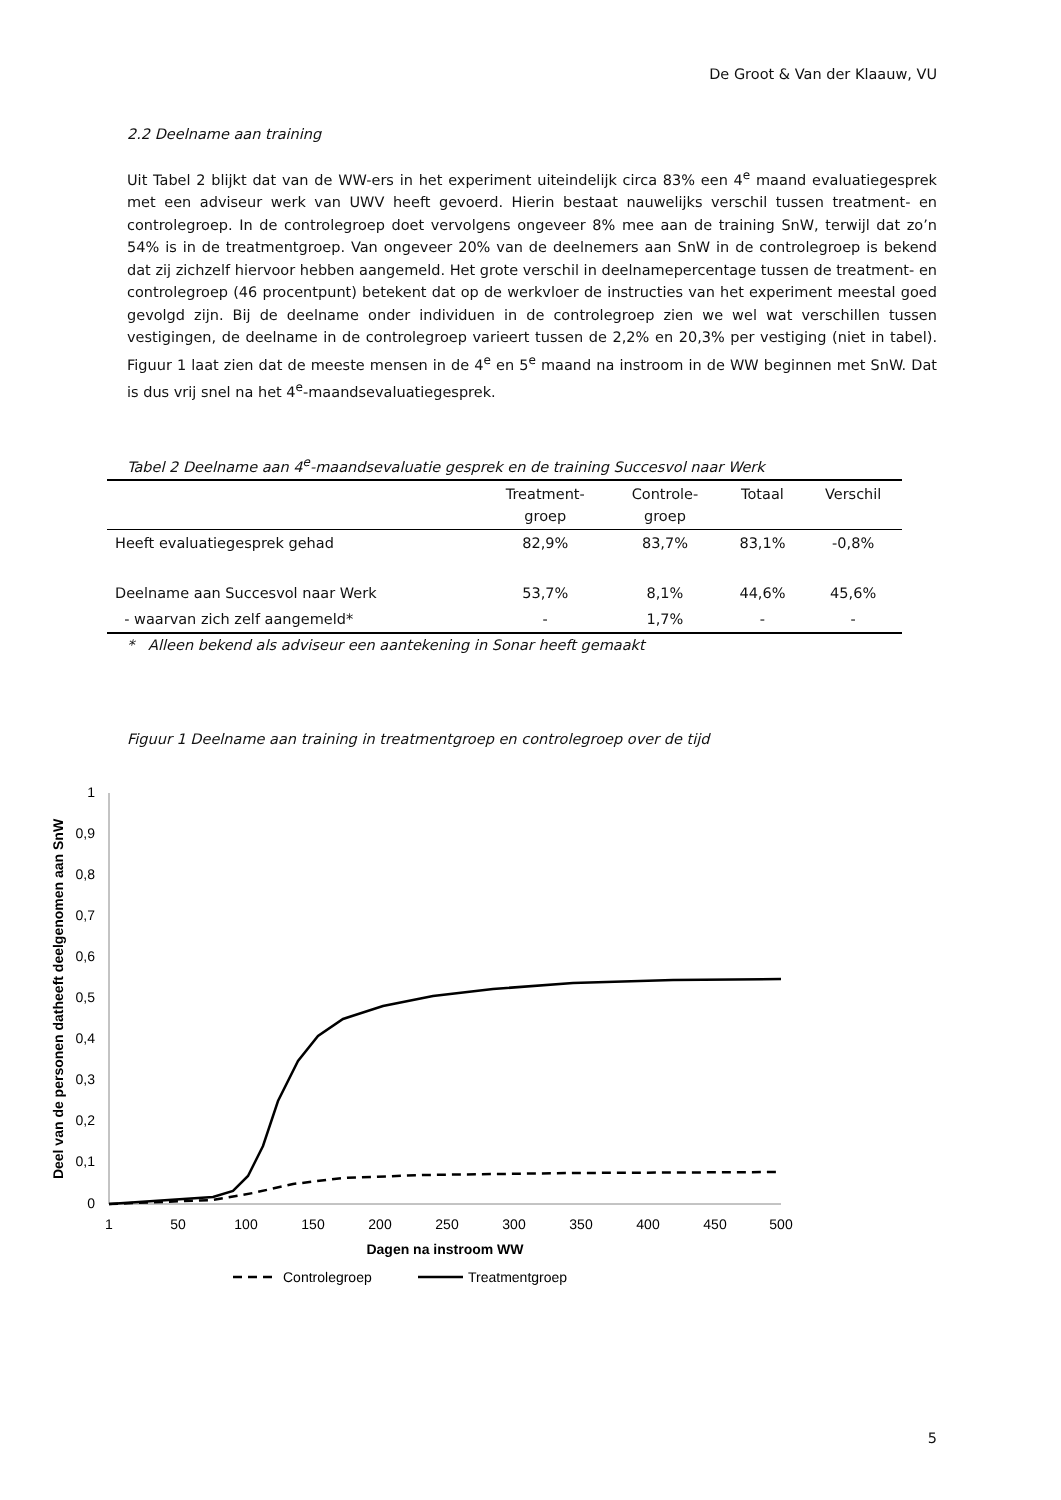De Groot & Van der Klaauw, VU
2.2 Deelname aan training
Uit Tabel 2 blijkt dat van de WW-ers in het experiment uiteindelijk circa 83% een 4<sup>e</sup> maand evaluatiegesprek met een adviseur werk van UWV heeft gevoerd. Hierin bestaat nauwelijks verschil tussen treatment- en controlegroep. In de controlegroep doet vervolgens ongeveer 8% mee aan de training SnW, terwijl dat zo’n 54% is in de treatmentgroep. Van ongeveer 20% van de deelnemers aan SnW in de controlegroep is bekend dat zij zichzelf hiervoor hebben aangemeld. Het grote verschil in deelnamepercentage tussen de treatment- en controlegroep (46 procentpunt) betekent dat op de werkvloer de instructies van het experiment meestal goed gevolgd zijn. Bij de deelname onder individuen in de controlegroep zien we wel wat verschillen tussen vestigingen, de deelname in de controlegroep varieert tussen de 2,2% en 20,3% per vestiging (niet in tabel). Figuur 1 laat zien dat de meeste mensen in de 4<sup>e</sup> en 5<sup>e</sup> maand na instroom in de WW beginnen met SnW. Dat is dus vrij snel na het 4<sup>e</sup>-maandsevaluatiegesprek.
Tabel 2 Deelname aan 4<sup>e</sup>-maandsevaluatie gesprek en de training Succesvol naar Werk
| | Treatment- groep | Controle- groep | Totaal | Verschil |
| --- | --- | --- | --- | --- |
| Heeft evaluatiegesprek gehad | 82,9% | 83,7% | 83,1% | -0,8% |
| Deelname aan Succesvol naar Werk | 53,7% | 8,1% | 44,6% | 45,6% |
| - waarvan zich zelf aangemeld* | - | 1,7% | - | - |
* Alleen bekend als adviseur een aantekening in Sonar heeft gemaakt
Figuur 1 Deelname aan training in treatmentgroep en controlegroep over de tijd
1
0,9
0,8
0,7
0,6
0,5
0,4
0,3
0,2
0,1
0
1
50
100
150
200
250
300
350
400
450
500
Dagen na instroom WW
Deel van de personen datheeft deelgenomen aan SnW
Controlegroep
Treatmentgroep
5